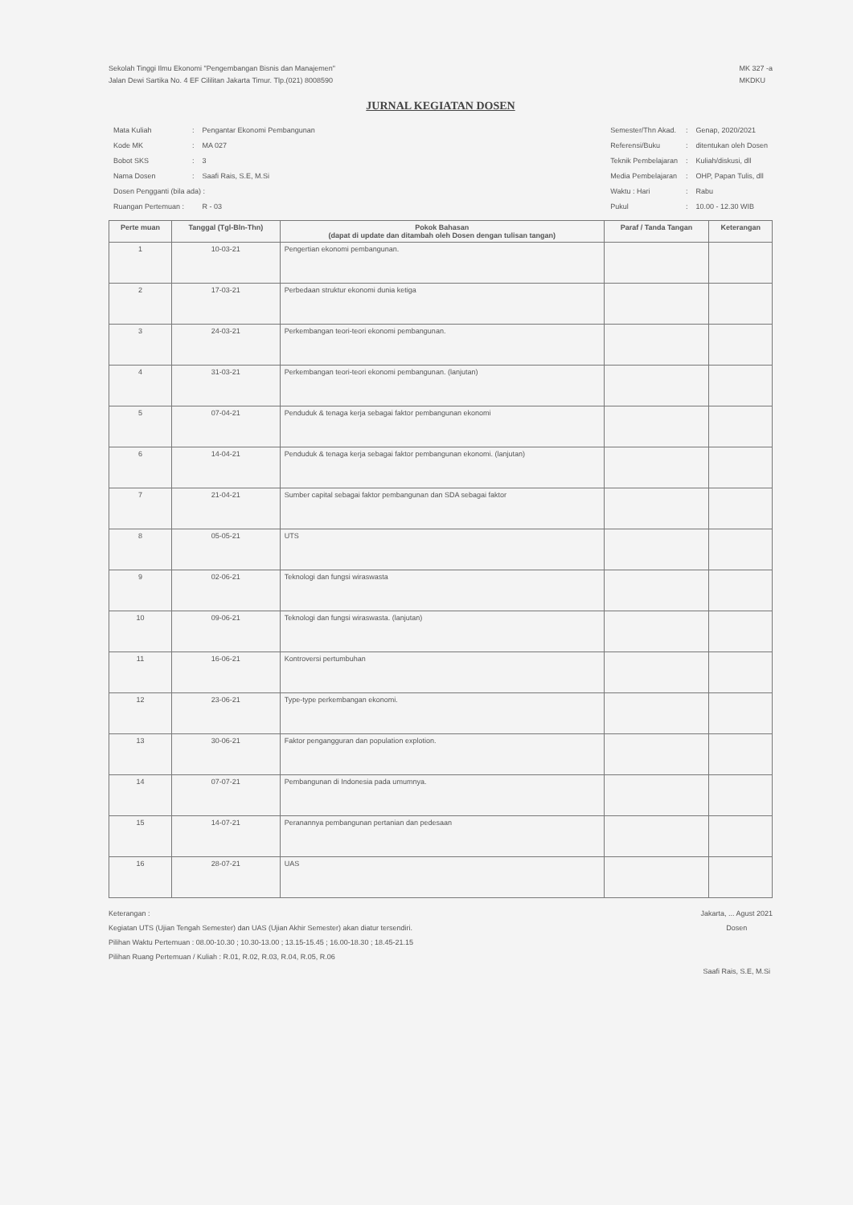Sekolah Tinggi Ilmu Ekonomi "Pengembangan Bisnis dan Manajemen"
Jalan Dewi Sartika No. 4 EF Cililitan Jakarta Timur. Tlp.(021) 8008590
MK 327 -a
MKDKU
JURNAL KEGIATAN DOSEN
| Mata Kuliah | : | Pengantar Ekonomi Pembangunan |
| Kode MK | : | MA 027 |
| Bobot SKS | : | 3 |
| Nama Dosen | : | Saafi Rais, S.E, M.Si |
| Dosen Pengganti (bila ada) : | | |
| Ruangan Pertemuan : | | R - 03 |
| Semester/Thn Akad. | : | Genap, 2020/2021 |
| Referensi/Buku | : | ditentukan oleh Dosen |
| Teknik Pembelajaran | : | Kuliah/diskusi, dll |
| Media Pembelajaran | : | OHP, Papan Tulis, dll |
| Waktu : Hari | : | Rabu |
| Pukul | : | 10.00 - 12.30 WIB |
| Perte muan | Tanggal (Tgl-Bln-Thn) | Pokok Bahasan (dapat di update dan ditambah oleh Dosen dengan tulisan tangan) | Paraf / Tanda Tangan | Keterangan |
| --- | --- | --- | --- | --- |
| 1 | 10-03-21 | Pengertian ekonomi pembangunan. | | |
| 2 | 17-03-21 | Perbedaan struktur ekonomi dunia ketiga | | |
| 3 | 24-03-21 | Perkembangan teori-teori ekonomi pembangunan. | | |
| 4 | 31-03-21 | Perkembangan teori-teori ekonomi pembangunan. (lanjutan) | | |
| 5 | 07-04-21 | Penduduk & tenaga kerja sebagai faktor pembangunan ekonomi | | |
| 6 | 14-04-21 | Penduduk & tenaga kerja sebagai faktor pembangunan ekonomi. (lanjutan) | | |
| 7 | 21-04-21 | Sumber capital sebagai faktor pembangunan dan SDA sebagai faktor | | |
| 8 | 05-05-21 | UTS | | |
| 9 | 02-06-21 | Teknologi dan fungsi wiraswasta | | |
| 10 | 09-06-21 | Teknologi dan fungsi wiraswasta. (lanjutan) | | |
| 11 | 16-06-21 | Kontroversi pertumbuhan | | |
| 12 | 23-06-21 | Type-type perkembangan ekonomi. | | |
| 13 | 30-06-21 | Faktor pengangguran dan population explotion. | | |
| 14 | 07-07-21 | Pembangunan di Indonesia pada umumnya. | | |
| 15 | 14-07-21 | Peranannya pembangunan pertanian dan pedesaan | | |
| 16 | 28-07-21 | UAS | | |
Keterangan :
Kegiatan UTS (Ujian Tengah Semester) dan UAS (Ujian Akhir Semester) akan diatur tersendiri.
Pilihan Waktu Pertemuan : 08.00-10.30 ; 10.30-13.00 ; 13.15-15.45 ; 16.00-18.30 ; 18.45-21.15
Pilihan Ruang Pertemuan / Kuliah : R.01, R.02, R.03, R.04, R.05, R.06
Jakarta, ... Agust 2021
Dosen
Saafi Rais, S.E, M.Si